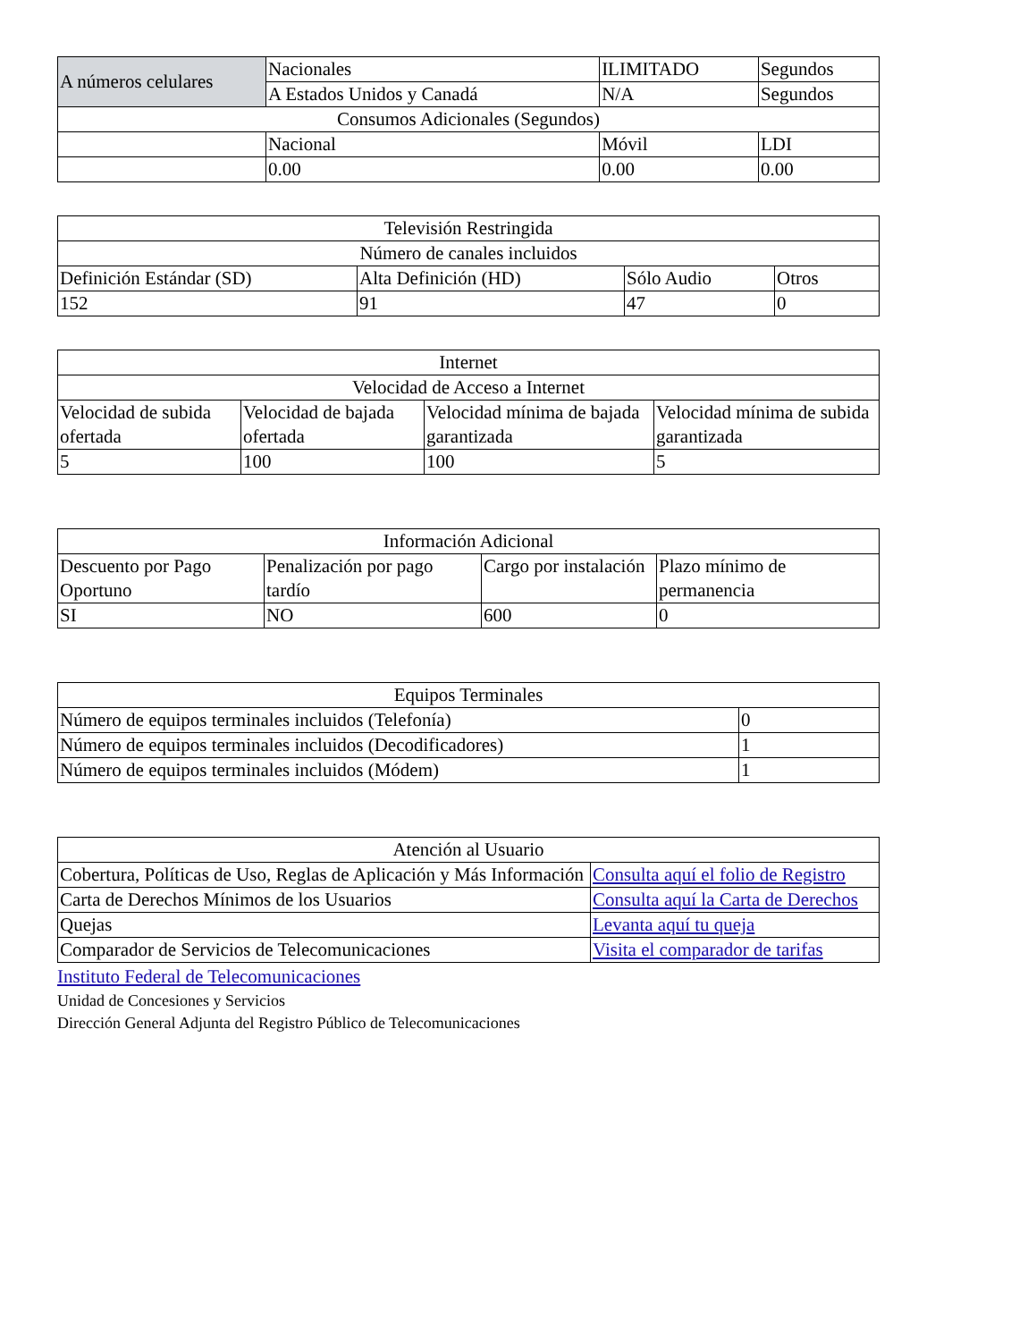| A números celulares | Nacionales | ILIMITADO | Segundos |
| | A Estados Unidos y Canadá | N/A | Segundos |
| Consumos Adicionales (Segundos) | | | |
| | Nacional | Móvil | LDI |
| | 0.00 | 0.00 | 0.00 |
| Televisión Restringida | | | |
| --- | --- | --- | --- |
| Número de canales incluidos | | | |
| Definición Estándar (SD) | Alta Definición (HD) | Sólo Audio | Otros |
| 152 | 91 | 47 | 0 |
| Internet | | | |
| --- | --- | --- | --- |
| Velocidad de Acceso a Internet | | | |
| Velocidad de subida ofertada | Velocidad de bajada ofertada | Velocidad mínima de bajada garantizada | Velocidad mínima de subida garantizada |
| 5 | 100 | 100 | 5 |
| Información Adicional | | | |
| --- | --- | --- | --- |
| Descuento por Pago Oportuno | Penalización por pago tardío | Cargo por instalación | Plazo mínimo de permanencia |
| SI | NO | 600 | 0 |
| Equipos Terminales | |
| --- | --- |
| Número de equipos terminales incluidos (Telefonía) | 0 |
| Número de equipos terminales incluidos (Decodificadores) | 1 |
| Número de equipos terminales incluidos (Módem) | 1 |
| Atención al Usuario | |
| --- | --- |
| Cobertura, Políticas de Uso, Reglas de Aplicación y Más Información | Consulta aquí el folio de Registro |
| Carta de Derechos Mínimos de los Usuarios | Consulta aquí la Carta de Derechos |
| Quejas | Levanta aquí tu queja |
| Comparador de Servicios de Telecomunicaciones | Visita el comparador de tarifas |
Instituto Federal de Telecomunicaciones
Unidad de Concesiones y Servicios
Dirección General Adjunta del Registro Público de Telecomunicaciones